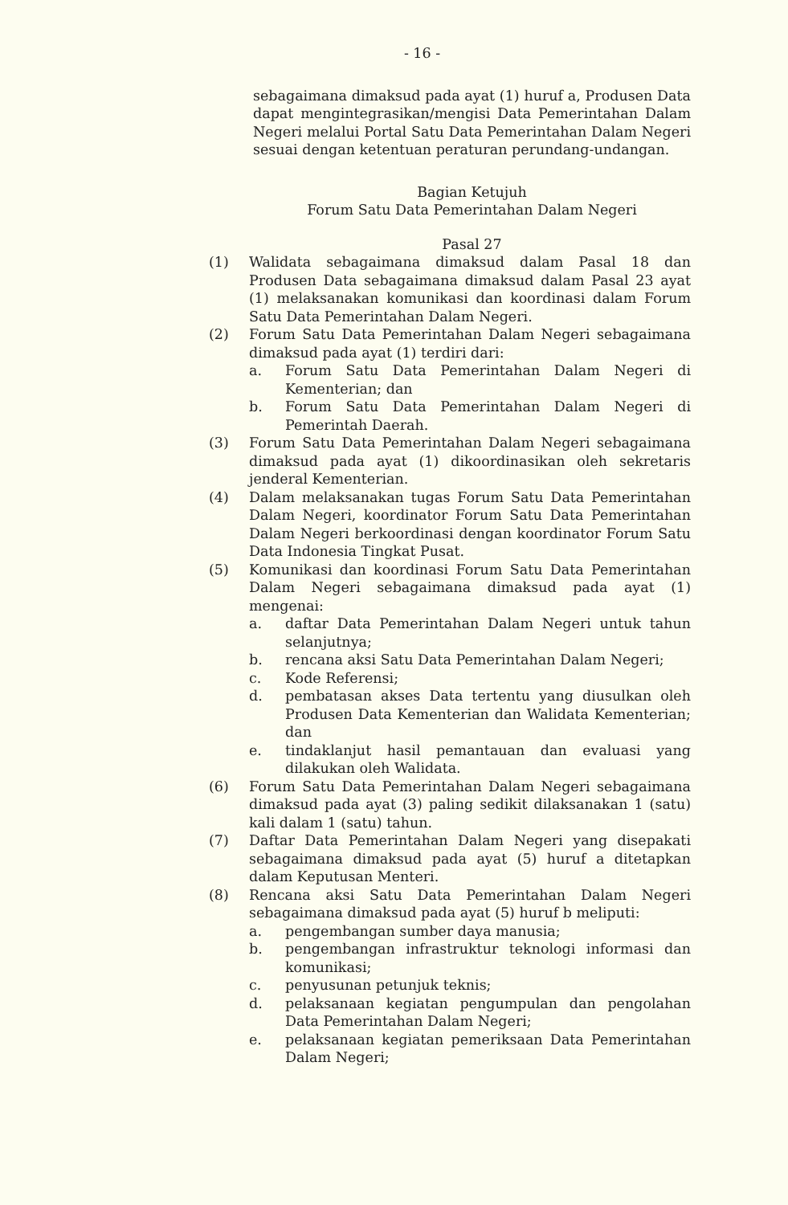- 16 -
sebagaimana dimaksud pada ayat (1) huruf a, Produsen Data dapat mengintegrasikan/mengisi Data Pemerintahan Dalam Negeri melalui Portal Satu Data Pemerintahan Dalam Negeri sesuai dengan ketentuan peraturan perundang-undangan.
Bagian Ketujuh
Forum Satu Data Pemerintahan Dalam Negeri
Pasal 27
(1) Walidata sebagaimana dimaksud dalam Pasal 18 dan Produsen Data sebagaimana dimaksud dalam Pasal 23 ayat (1) melaksanakan komunikasi dan koordinasi dalam Forum Satu Data Pemerintahan Dalam Negeri.
(2) Forum Satu Data Pemerintahan Dalam Negeri sebagaimana dimaksud pada ayat (1) terdiri dari:
a. Forum Satu Data Pemerintahan Dalam Negeri di Kementerian; dan
b. Forum Satu Data Pemerintahan Dalam Negeri di Pemerintah Daerah.
(3) Forum Satu Data Pemerintahan Dalam Negeri sebagaimana dimaksud pada ayat (1) dikoordinasikan oleh sekretaris jenderal Kementerian.
(4) Dalam melaksanakan tugas Forum Satu Data Pemerintahan Dalam Negeri, koordinator Forum Satu Data Pemerintahan Dalam Negeri berkoordinasi dengan koordinator Forum Satu Data Indonesia Tingkat Pusat.
(5) Komunikasi dan koordinasi Forum Satu Data Pemerintahan Dalam Negeri sebagaimana dimaksud pada ayat (1) mengenai:
a. daftar Data Pemerintahan Dalam Negeri untuk tahun selanjutnya;
b. rencana aksi Satu Data Pemerintahan Dalam Negeri;
c. Kode Referensi;
d. pembatasan akses Data tertentu yang diusulkan oleh Produsen Data Kementerian dan Walidata Kementerian; dan
e. tindaklanjut hasil pemantauan dan evaluasi yang dilakukan oleh Walidata.
(6) Forum Satu Data Pemerintahan Dalam Negeri sebagaimana dimaksud pada ayat (3) paling sedikit dilaksanakan 1 (satu) kali dalam 1 (satu) tahun.
(7) Daftar Data Pemerintahan Dalam Negeri yang disepakati sebagaimana dimaksud pada ayat (5) huruf a ditetapkan dalam Keputusan Menteri.
(8) Rencana aksi Satu Data Pemerintahan Dalam Negeri sebagaimana dimaksud pada ayat (5) huruf b meliputi:
a. pengembangan sumber daya manusia;
b. pengembangan infrastruktur teknologi informasi dan komunikasi;
c. penyusunan petunjuk teknis;
d. pelaksanaan kegiatan pengumpulan dan pengolahan Data Pemerintahan Dalam Negeri;
e. pelaksanaan kegiatan pemeriksaan Data Pemerintahan Dalam Negeri;